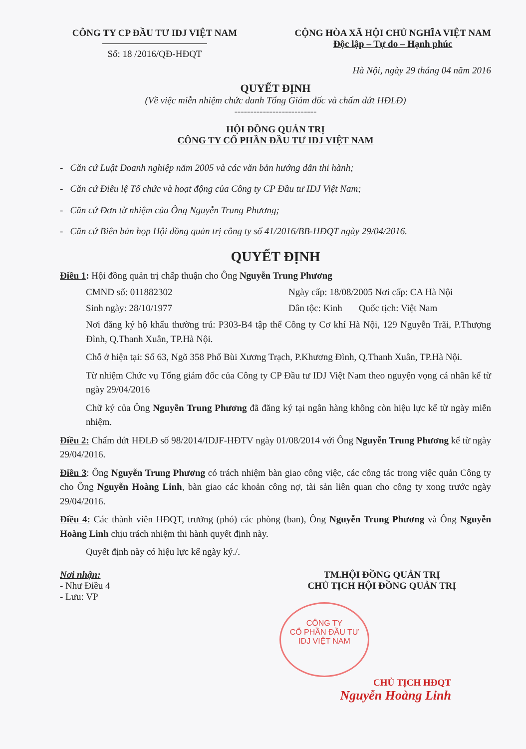CÔNG TY CP ĐẦU TƯ IDJ VIỆT NAM
Số: 18 /2016/QĐ-HĐQT
CỘNG HÒA XÃ HỘI CHỦ NGHĨA VIỆT NAM
Độc lập – Tự do – Hạnh phúc
Hà Nội, ngày 29 tháng 04 năm 2016
QUYẾT ĐỊNH
(Về việc miễn nhiệm chức danh Tổng Giám đốc và chấm dứt HĐLĐ)
--------------------------
HỘI ĐỒNG QUẢN TRỊ
CÔNG TY CỔ PHẦN ĐẦU TƯ IDJ VIỆT NAM
- Căn cứ Luật Doanh nghiệp năm 2005 và các văn bản hướng dẫn thi hành;
- Căn cứ Điều lệ Tổ chức và hoạt động của Công ty CP Đầu tư IDJ Việt Nam;
- Căn cứ Đơn từ nhiệm của Ông Nguyễn Trung Phương;
- Căn cứ Biên bản họp Hội đồng quản trị công ty số 41/2016/BB-HĐQT ngày 29/04/2016.
QUYẾT ĐỊNH
Điều 1: Hội đồng quản trị chấp thuận cho Ông Nguyễn Trung Phương
CMND số: 011882302 Ngày cấp: 18/08/2005 Nơi cấp: CA Hà Nội
Sinh ngày: 28/10/1977 Dân tộc: Kinh Quốc tịch: Việt Nam
Nơi đăng ký hộ khẩu thường trú: P303-B4 tập thể Công ty Cơ khí Hà Nội, 129 Nguyễn Trãi, P.Thượng Đình, Q.Thanh Xuân, TP.Hà Nội.
Chỗ ở hiện tại: Số 63, Ngõ 358 Phố Bùi Xương Trạch, P.Khương Đình, Q.Thanh Xuân, TP.Hà Nội.
Từ nhiệm Chức vụ Tổng giám đốc của Công ty CP Đầu tư IDJ Việt Nam theo nguyện vọng cá nhân kể từ ngày 29/04/2016
Chữ ký của Ông Nguyễn Trung Phương đã đăng ký tại ngân hàng không còn hiệu lực kể từ ngày miễn nhiệm.
Điều 2: Chấm dứt HĐLĐ số 98/2014/IDJF-HĐTV ngày 01/08/2014 với Ông Nguyễn Trung Phương kể từ ngày 29/04/2016.
Điều 3: Ông Nguyễn Trung Phương có trách nhiệm bàn giao công việc, các công tác trong việc quản Công ty cho Ông Nguyễn Hoàng Linh, bàn giao các khoản công nợ, tài sản liên quan cho công ty xong trước ngày 29/04/2016.
Điều 4: Các thành viên HĐQT, trưởng (phó) các phòng (ban), Ông Nguyễn Trung Phương và Ông Nguyễn Hoàng Linh chịu trách nhiệm thi hành quyết định này.
Quyết định này có hiệu lực kể ngày ký./.
Nơi nhận:
- Như Điều 4
- Lưu: VP
TM.HỘI ĐỒNG QUẢN TRỊ
CHỦ TỊCH HỘI ĐỒNG QUẢN TRỊ
CÔNG TY
CỔ PHẦN ĐẦU TƯ
IDJ VIỆT NAM
CHỦ TỊCH HĐQT
Nguyễn Hoàng Linh